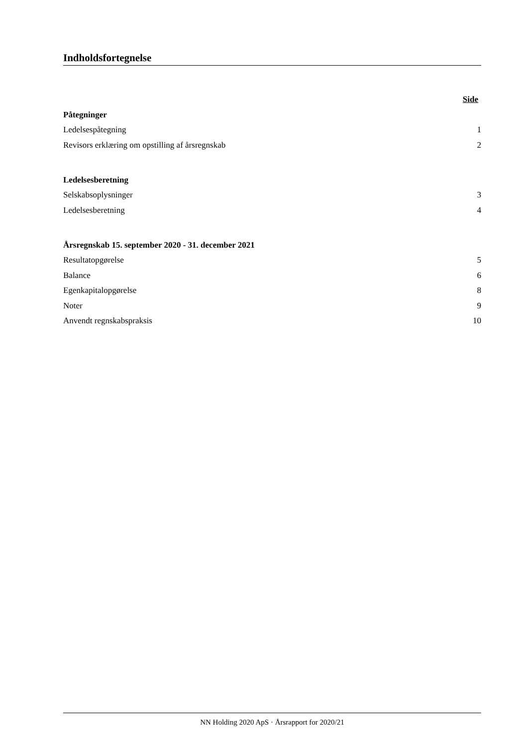Indholdsfortegnelse
Side
Påtegninger
Ledelsespåtegning 1
Revisors erklæring om opstilling af årsregnskab 2
Ledelsesberetning
Selskabsoplysninger 3
Ledelsesberetning 4
Årsregnskab 15. september 2020 - 31. december 2021
Resultatopgørelse 5
Balance 6
Egenkapitalopgørelse 8
Noter 9
Anvendt regnskabspraksis 10
NN Holding 2020 ApS · Årsrapport for 2020/21